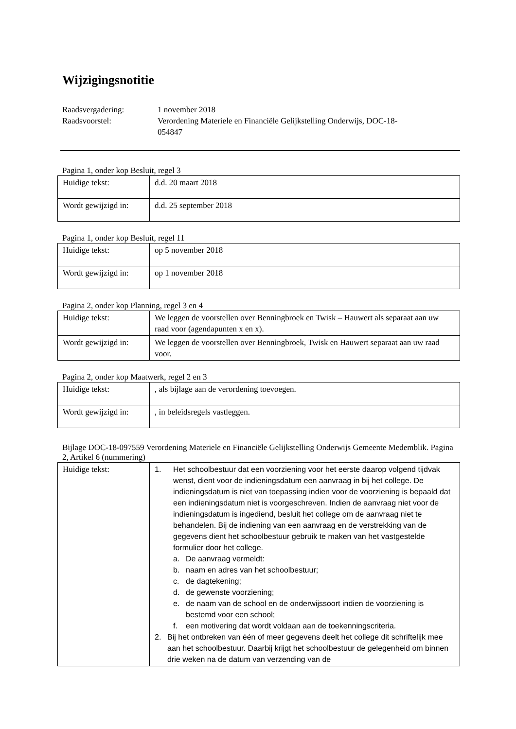Wijzigingsnotitie
| Raadsvergadering: | 1 november 2018 |
| Raadsvoorstel: | Verordening Materiele en Financiële Gelijkstelling Onderwijs, DOC-18- 054847 |
Pagina 1, onder kop Besluit, regel 3
| Huidige tekst: | d.d. 20 maart 2018 |
| Wordt gewijzigd in: | d.d. 25 september 2018 |
Pagina 1, onder kop Besluit, regel 11
| Huidige tekst: | op 5 november 2018 |
| Wordt gewijzigd in: | op 1 november 2018 |
Pagina 2, onder kop Planning, regel 3 en 4
| Huidige tekst: | We leggen de voorstellen over Benningbroek en Twisk – Hauwert als separaat aan uw raad voor (agendapunten x en x). |
| Wordt gewijzigd in: | We leggen de voorstellen over Benningbroek, Twisk en Hauwert separaat aan uw raad voor. |
Pagina 2, onder kop Maatwerk, regel 2 en 3
| Huidige tekst: | , als bijlage aan de verordening toevoegen. |
| Wordt gewijzigd in: | , in beleidsregels vastleggen. |
Bijlage DOC-18-097559 Verordening Materiele en Financiële Gelijkstelling Onderwijs Gemeente Medemblik. Pagina 2, Artikel 6 (nummering)
| Huidige tekst: | 1. Het schoolbestuur dat een voorziening voor het eerste daarop volgend tijdvak wenst, dient voor de indieningsdatum een aanvraag in bij het college. De indieningsdatum is niet van toepassing indien voor de voorziening is bepaald dat een indieningsdatum niet is voorgeschreven. Indien de aanvraag niet voor de indieningsdatum is ingediend, besluit het college om de aanvraag niet te behandelen. Bij de indiening van een aanvraag en de verstrekking van de gegevens dient het schoolbestuur gebruik te maken van het vastgestelde formulier door het college. a. De aanvraag vermeldt: b. naam en adres van het schoolbestuur; c. de dagtekening; d. de gewenste voorziening; e. de naam van de school en de onderwijssoort indien de voorziening is bestemd voor een school; f. een motivering dat wordt voldaan aan de toekenningscriteria. 2. Bij het ontbreken van één of meer gegevens deelt het college dit schriftelijk mee aan het schoolbestuur. Daarbij krijgt het schoolbestuur de gelegenheid om binnen drie weken na de datum van verzending van de |